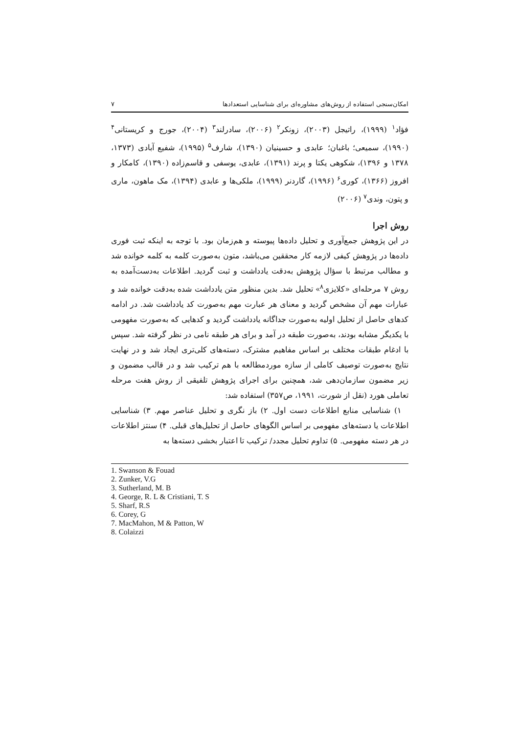امکان‌سنجی استفاده از روش‌های مشاوره‌ای برای شناسایی استعدادها ۷
فؤاد<sup>۱</sup> (۱۹۹۹)، راتیجل (۲۰۰۳)، زونکر<sup>۲</sup> (۲۰۰۶)، سادرلند<sup>۳</sup> (۲۰۰۴)، جورج و کریستانی<sup>۴</sup> (۱۹۹۰)، سمیعی؛ باغبان؛ عابدی و حسینیان (۱۳۹۰)، شارف<sup>۵</sup> (۱۹۹۵)، شفیع آبادی (۱۳۷۳، ۱۳۷۸ و ۱۳۹۶)، شکوهی یکتا و پرند (۱۳۹۱)، عابدی، یوسفی و قاسم‌زاده (۱۳۹۰)، کامکار و افروز (۱۳۶۶)، کوری<sup>۶</sup> (۱۹۹۶)، گاردنر (۱۹۹۹)، ملکی‌ها و عابدی (۱۳۹۴)، مک ماهون، ماری و پتون، وندی<sup>۷</sup> (۲۰۰۶)
روش اجرا
در این پژوهش جمع‌آوری و تحلیل داده‌ها پیوسته و هم‌زمان بود. با توجه به اینکه ثبت فوری داده‌ها در پژوهش کیفی لازمه کار محققین می‌باشد، متون به‌صورت کلمه به کلمه خوانده شد و مطالب مرتبط با سؤال پژوهش به‌دقت یادداشت و ثبت گردید. اطلاعات به‌دست‌آمده به روش ۷ مرحله‌ای «کلایزی<sup>۸</sup>» تحلیل شد. بدین منظور متن یادداشت شده به‌دقت خوانده شد و عبارات مهم آن مشخص گردید و معنای هر عبارت مهم به‌صورت کد یادداشت شد. در ادامه کدهای حاصل از تحلیل اولیه به‌صورت جداگانه یادداشت گردید و کدهایی که به‌صورت مفهومی با یکدیگر مشابه بودند، به‌صورت طبقه در آمد و برای هر طبقه نامی در نظر گرفته شد. سپس با ادغام طبقات مختلف بر اساس مفاهیم مشترک، دسته‌های کلی‌تری ایجاد شد و در نهایت نتایج به‌صورت توصیف کاملی از سازه موردمطالعه با هم ترکیب شد و در قالب مضمون و زیر مضمون سازمان‌دهی شد، همچنین برای اجرای پژوهش تلفیقی از روش هفت مرحله تعاملی هورد (نقل از شورت، ۱۹۹۱، ص۳۵۷) استفاده شد:
۱) شناسایی منابع اطلاعات دست اول. ۲) باز نگری و تحلیل عناصر مهم. ۳) شناسایی اطلاعات یا دسته‌های مفهومی بر اساس الگوهای حاصل از تحلیل‌های قبلی. ۴) سنتز اطلاعات در هر دسته مفهومی. ۵) تداوم تحلیل مجدد/ ترکیب تا اعتبار بخشی دسته‌ها به
1. Swanson & Fouad
2. Zunker, V.G
3. Sutherland, M. B
4. George, R. L & Cristiani, T. S
5. Sharf, R.S
6. Corey, G
7. MacMahon, M & Patton, W
8. Colaizzi